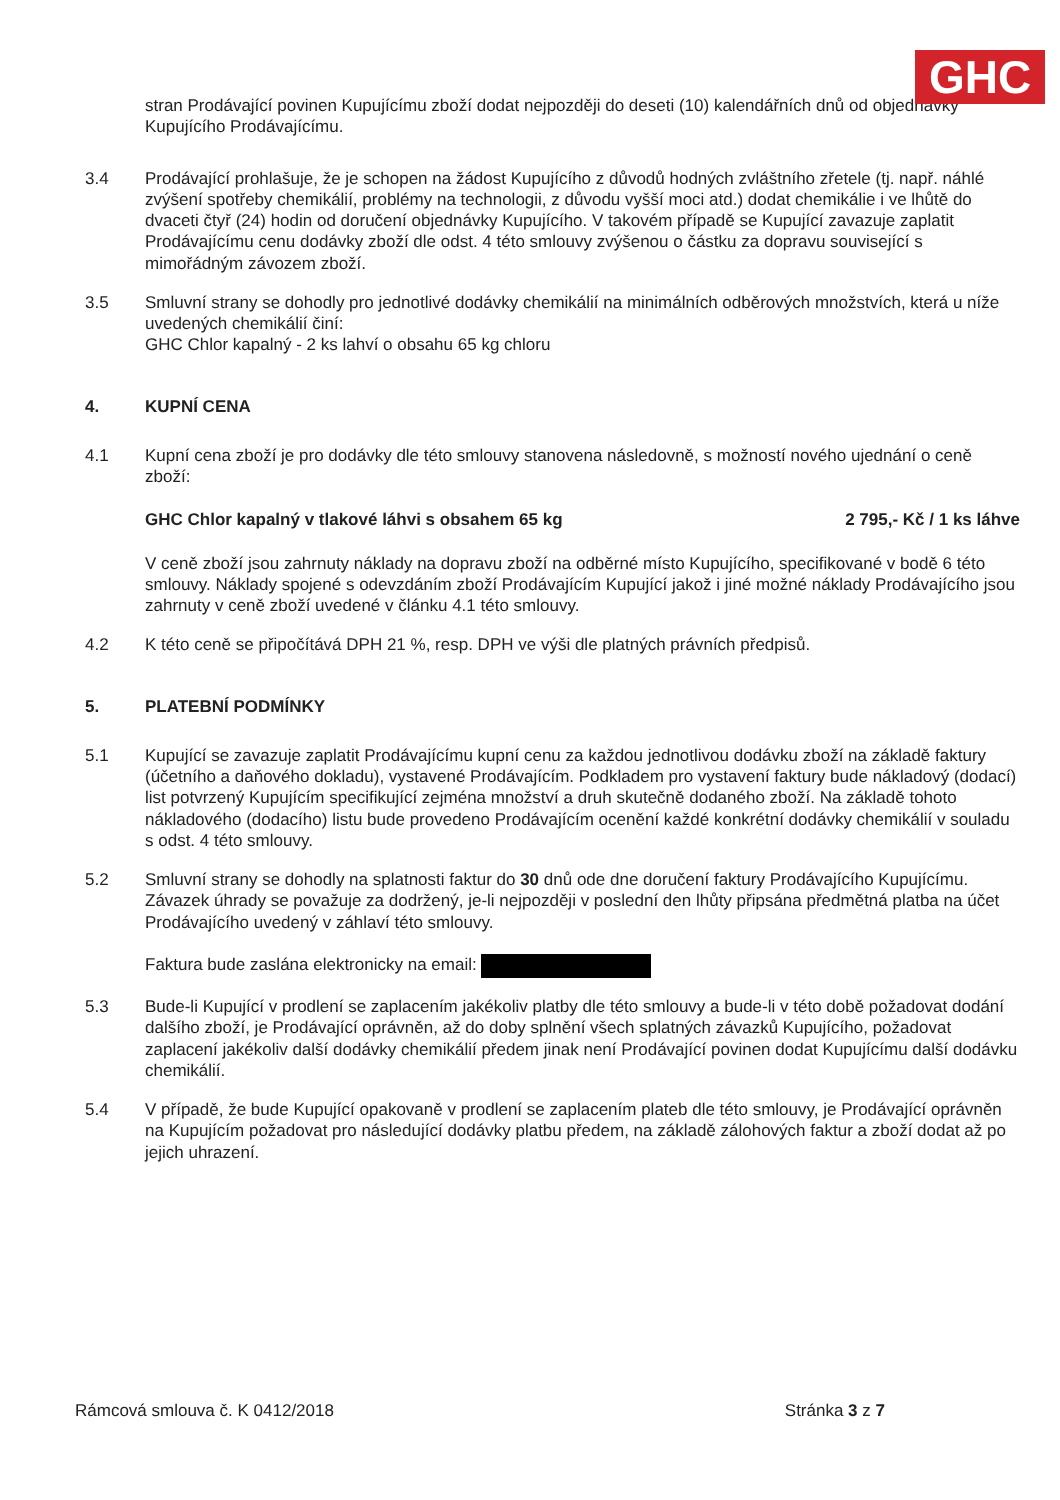GHC
stran Prodávající povinen Kupujícímu zboží dodat nejpozději do deseti (10) kalendářních dnů od objednávky Kupujícího Prodávajícímu.
3.4 Prodávající prohlašuje, že je schopen na žádost Kupujícího z důvodů hodných zvláštního zřetele (tj. např. náhlé zvýšení spotřeby chemikálií, problémy na technologii, z důvodu vyšší moci atd.) dodat chemikálie i ve lhůtě do dvaceti čtyř (24) hodin od doručení objednávky Kupujícího. V takovém případě se Kupující zavazuje zaplatit Prodávajícímu cenu dodávky zboží dle odst. 4 této smlouvy zvýšenou o částku za dopravu související s mimořádným závozem zboží.
3.5 Smluvní strany se dohodly pro jednotlivé dodávky chemikálií na minimálních odběrových množstvích, která u níže uvedených chemikálií činí:
GHC Chlor kapalný - 2 ks lahví o obsahu 65 kg chloru
4. KUPNÍ CENA
4.1 Kupní cena zboží je pro dodávky dle této smlouvy stanovena následovně, s možností nového ujednání o ceně zboží:
GHC Chlor kapalný v tlakové láhvi s obsahem 65 kg 2 795,- Kč / 1 ks láhve
V ceně zboží jsou zahrnuty náklady na dopravu zboží na odběrné místo Kupujícího, specifikované v bodě 6 této smlouvy. Náklady spojené s odevzdáním zboží Prodávajícím Kupující jakož i jiné možné náklady Prodávajícího jsou zahrnuty v ceně zboží uvedené v článku 4.1 této smlouvy.
4.2 K této ceně se připočítává DPH 21 %, resp. DPH ve výši dle platných právních předpisů.
5. PLATEBNÍ PODMÍNKY
5.1 Kupující se zavazuje zaplatit Prodávajícímu kupní cenu za každou jednotlivou dodávku zboží na základě faktury (účetního a daňového dokladu), vystavené Prodávajícím. Podkladem pro vystavení faktury bude nákladový (dodací) list potvrzený Kupujícím specifikující zejména množství a druh skutečně dodaného zboží. Na základě tohoto nákladového (dodacího) listu bude provedeno Prodávajícím ocenění každé konkrétní dodávky chemikálií v souladu s odst. 4 této smlouvy.
5.2 Smluvní strany se dohodly na splatnosti faktur do 30 dnů ode dne doručení faktury Prodávajícího Kupujícímu. Závazek úhrady se považuje za dodržený, je-li nejpozději v poslední den lhůty připsána předmětná platba na účet Prodávajícího uvedený v záhlaví této smlouvy.
Faktura bude zaslána elektronicky na email:
5.3 Bude-li Kupující v prodlení se zaplacením jakékoliv platby dle této smlouvy a bude-li v této době požadovat dodání dalšího zboží, je Prodávající oprávněn, až do doby splnění všech splatných závazků Kupujícího, požadovat zaplacení jakékoliv další dodávky chemikálií předem jinak není Prodávající povinen dodat Kupujícímu další dodávku chemikálií.
5.4 V případě, že bude Kupující opakovaně v prodlení se zaplacením plateb dle této smlouvy, je Prodávající oprávněn na Kupujícím požadovat pro následující dodávky platbu předem, na základě zálohových faktur a zboží dodat až po jejich uhrazení.
Rámcová smlouva č. K 0412/2018 Stránka 3 z 7